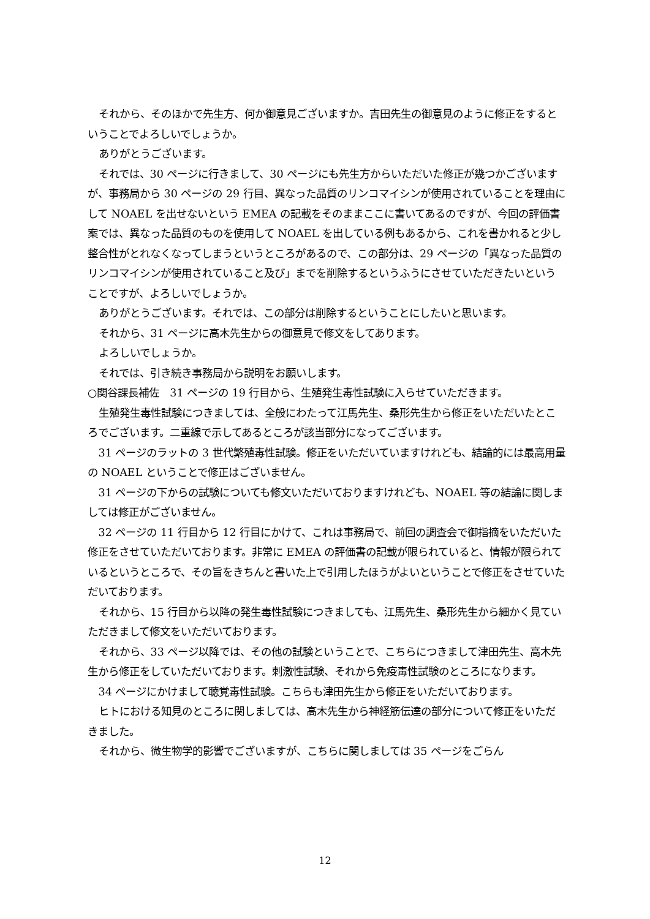それから、そのほかで先生方、何か御意見ございますか。吉田先生の御意見のように修正をするということでよろしいでしょうか。
ありがとうございます。
それでは、30 ページに行きまして、30 ページにも先生方からいただいた修正が幾つかございますが、事務局から 30 ページの 29 行目、異なった品質のリンコマイシンが使用されていることを理由にして NOAEL を出せないという EMEA の記載をそのままここに書いてあるのですが、今回の評価書案では、異なった品質のものを使用して NOAEL を出している例もあるから、これを書かれると少し整合性がとれなくなってしまうというところがあるので、この部分は、29 ページの「異なった品質のリンコマイシンが使用されていること及び」までを削除するというふうにさせていただきたいということですが、よろしいでしょうか。
ありがとうございます。それでは、この部分は削除するということにしたいと思います。
それから、31 ページに高木先生からの御意見で修文をしてあります。
よろしいでしょうか。
それでは、引き続き事務局から説明をお願いします。
○関谷課長補佐　31 ページの 19 行目から、生殖発生毒性試験に入らせていただきます。
生殖発生毒性試験につきましては、全般にわたって江馬先生、桑形先生から修正をいただいたところでございます。二重線で示してあるところが該当部分になってございます。
31 ページのラットの 3 世代繁殖毒性試験。修正をいただいていますけれども、結論的には最高用量の NOAEL ということで修正はございません。
31 ページの下からの試験についても修文いただいておりますけれども、NOAEL 等の結論に関しましては修正がございません。
32 ページの 11 行目から 12 行目にかけて、これは事務局で、前回の調査会で御指摘をいただいた修正をさせていただいております。非常に EMEA の評価書の記載が限られていると、情報が限られているというところで、その旨をきちんと書いた上で引用したほうがよいということで修正をさせていただいております。
それから、15 行目から以降の発生毒性試験につきましても、江馬先生、桑形先生から細かく見ていただきまして修文をいただいております。
それから、33 ページ以降では、その他の試験ということで、こちらにつきまして津田先生、高木先生から修正をしていただいております。刺激性試験、それから免疫毒性試験のところになります。
34 ページにかけまして聴覚毒性試験。こちらも津田先生から修正をいただいております。
ヒトにおける知見のところに関しましては、高木先生から神経筋伝達の部分について修正をいただきました。
それから、微生物学的影響でございますが、こちらに関しましては 35 ページをごらん
12